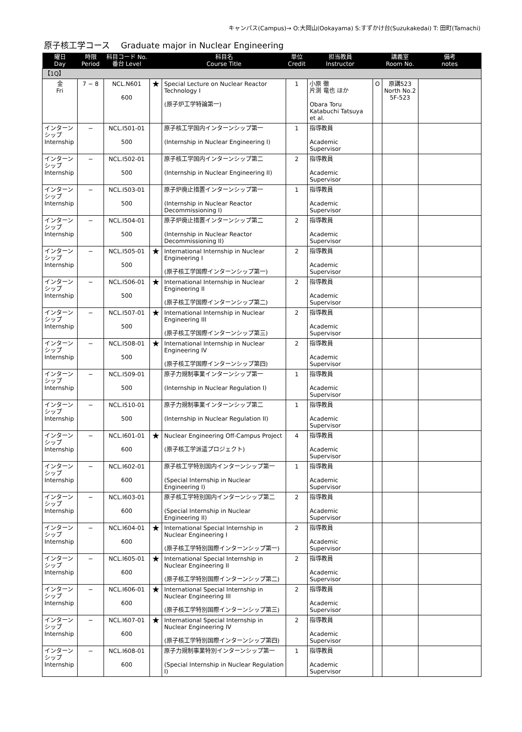キャンパス(Campus)→ O:大岡山(Ookayama) S:すずかけ台(Suzukakedai) T: 田町(Tamachi)
原子核工学コース　 Graduate major in Nuclear Engineering
| 曜日 Day | 時限 Period | 科目コード No. 番台 Level | | 科目名 Course Title | 単位 Credit | 担当教員 Instructor | | 講義室 Room No. | 備考 notes |
| --- | --- | --- | --- | --- | --- | --- | --- | --- | --- |
| 【1Q】 | | | | | | | | | |
| 金 Fri | 7 − 8 | NCL.N601 600 | ★ | Special Lecture on Nuclear Reactor Technology I (原子炉工学特論第一) | 1 | 小原 徹 片渕 竜也 ほか Obara Toru Katabuchi Tatsuya et al. | O | 原講523 North No.2 5F-523 | |
| インターンシップ Internship | − | NCL.I501-01 500 | | 原子核工学国内インターンシップ第一 (Internship in Nuclear Engineering I) | 1 | 指導教員 Academic Supervisor | | | |
| インターンシップ Internship | − | NCL.I502-01 500 | | 原子核工学国内インターンシップ第二 (Internship in Nuclear Engineering II) | 2 | 指導教員 Academic Supervisor | | | |
| インターンシップ Internship | − | NCL.I503-01 500 | | 原子炉廃止措置インターンシップ第一 (Internship in Nuclear Reactor Decommissioning I) | 1 | 指導教員 Academic Supervisor | | | |
| インターンシップ Internship | − | NCL.I504-01 500 | | 原子炉廃止措置インターンシップ第二 (Internship in Nuclear Reactor Decommissioning II) | 2 | 指導教員 Academic Supervisor | | | |
| インターンシップ Internship | − | NCL.I505-01 500 | ★ | International Internship in Nuclear Engineering I (原子核工学国際インターンシップ第一) | 2 | 指導教員 Academic Supervisor | | | |
| インターンシップ Internship | − | NCL.I506-01 500 | ★ | International Internship in Nuclear Engineering II (原子核工学国際インターンシップ第二) | 2 | 指導教員 Academic Supervisor | | | |
| インターンシップ Internship | − | NCL.I507-01 500 | ★ | International Internship in Nuclear Engineering III (原子核工学国際インターンシップ第三) | 2 | 指導教員 Academic Supervisor | | | |
| インターンシップ Internship | − | NCL.I508-01 500 | ★ | International Internship in Nuclear Engineering IV (原子核工学国際インターンシップ第四) | 2 | 指導教員 Academic Supervisor | | | |
| インターンシップ Internship | − | NCL.I509-01 500 | | 原子力規制事業インターンシップ第一 (Internship in Nuclear Regulation I) | 1 | 指導教員 Academic Supervisor | | | |
| インターンシップ Internship | − | NCL.I510-01 500 | | 原子力規制事業インターンシップ第二 (Internship in Nuclear Regulation II) | 1 | 指導教員 Academic Supervisor | | | |
| インターンシップ Internship | − | NCL.I601-01 600 | ★ | Nuclear Engineering Off-Campus Project (原子核工学派遣プロジェクト) | 4 | 指導教員 Academic Supervisor | | | |
| インターンシップ Internship | − | NCL.I602-01 600 | | 原子核工学特別国内インターンシップ第一 (Special Internship in Nuclear Engineering I) | 1 | 指導教員 Academic Supervisor | | | |
| インターンシップ Internship | − | NCL.I603-01 600 | | 原子核工学特別国内インターンシップ第二 (Special Internship in Nuclear Engineering II) | 2 | 指導教員 Academic Supervisor | | | |
| インターンシップ Internship | − | NCL.I604-01 600 | ★ | International Special Internship in Nuclear Engineering I (原子核工学特別国際インターンシップ第一) | 2 | 指導教員 Academic Supervisor | | | |
| インターンシップ Internship | − | NCL.I605-01 600 | ★ | International Special Internship in Nuclear Engineering II (原子核工学特別国際インターンシップ第二) | 2 | 指導教員 Academic Supervisor | | | |
| インターンシップ Internship | − | NCL.I606-01 600 | ★ | International Special Internship in Nuclear Engineering III (原子核工学特別国際インターンシップ第三) | 2 | 指導教員 Academic Supervisor | | | |
| インターンシップ Internship | − | NCL.I607-01 600 | ★ | International Special Internship in Nuclear Engineering IV (原子核工学特別国際インターンシップ第四) | 2 | 指導教員 Academic Supervisor | | | |
| インターンシップ Internship | − | NCL.I608-01 600 | | 原子力規制事業特別インターンシップ第一 (Special Internship in Nuclear Regulation I) | 1 | 指導教員 Academic Supervisor | | | |